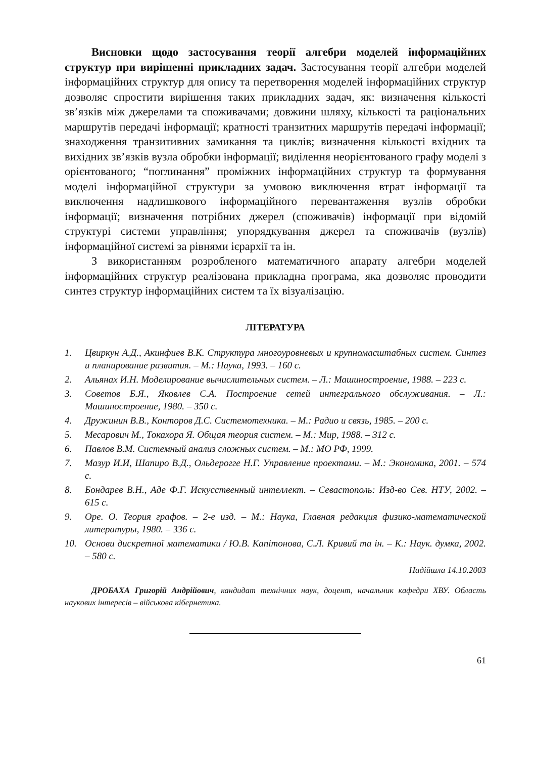Висновки щодо застосування теорії алгебри моделей інформаційних структур при вирішенні прикладних задач. Застосування теорії алгебри моделей інформаційних структур для опису та перетворення моделей інформаційних структур дозволяє спростити вирішення таких прикладних задач, як: визначення кількості зв’язків між джерелами та споживачами; довжини шляху, кількості та раціональних маршрутів передачі інформації; кратності транзитних маршрутів передачі інформації; знаходження транзитивних замикання та циклів; визначення кількості вхідних та вихідних зв’язків вузла обробки інформації; виділення неорієнтованого графу моделі з орієнтованого; “поглинання” проміжних інформаційних структур та формування моделі інформаційної структури за умовою виключення втрат інформації та виключення надлишкового інформаційного перевантаження вузлів обробки інформації; визначення потрібних джерел (споживачів) інформації при відомій структурі системи управління; упорядкування джерел та споживачів (вузлів) інформаційної системі за рівнями ієрархії та ін.
З використанням розробленого математичного апарату алгебри моделей інформаційних структур реалізована прикладна програма, яка дозволяє проводити синтез структур інформаційних систем та їх візуалізацію.
ЛІТЕРАТУРА
1. Цвиркун А.Д., Акинфиев В.К. Структура многоуровневых и крупномасштабных систем. Синтез и планирование развития. – М.: Наука, 1993. – 160 с.
2. Альянах И.Н. Моделирование вычислительных систем. – Л.: Машиностроение, 1988. – 223 с.
3. Советов Б.Я., Яковлев С.А. Построение сетей интегрального обслуживания. – Л.: Машиностроение, 1980. – 350 с.
4. Дружинин В.В., Конторов Д.С. Системотехника. – М.: Радио и связь, 1985. – 200 с.
5. Месарович М., Токахора Я. Общая теория систем. – М.: Мир, 1988. – 312 с.
6. Павлов В.М. Системный анализ сложных систем. – М.: МО РФ, 1999.
7. Мазур И.И, Шапиро В.Д., Ольдерогге Н.Г. Управление проектами. – М.: Экономика, 2001. – 574 с.
8. Бондарев В.Н., Аде Ф.Г. Искусственный интеллект. – Севастополь: Изд-во Сев. НТУ, 2002. – 615 с.
9. Оре. О. Теория графов. – 2-е изд. – М.: Наука, Главная редакция физико-математической литературы, 1980. – 336 с.
10. Основи дискретної математики / Ю.В. Капітонова, С.Л. Кривий та ін. – К.: Наук. думка, 2002. – 580 с.
Надійшла 14.10.2003
ДРОБАХА Григорій Андрійович, кандидат технічних наук, доцент, начальник кафедри ХВУ. Область наукових інтересів – військова кібернетика.
61